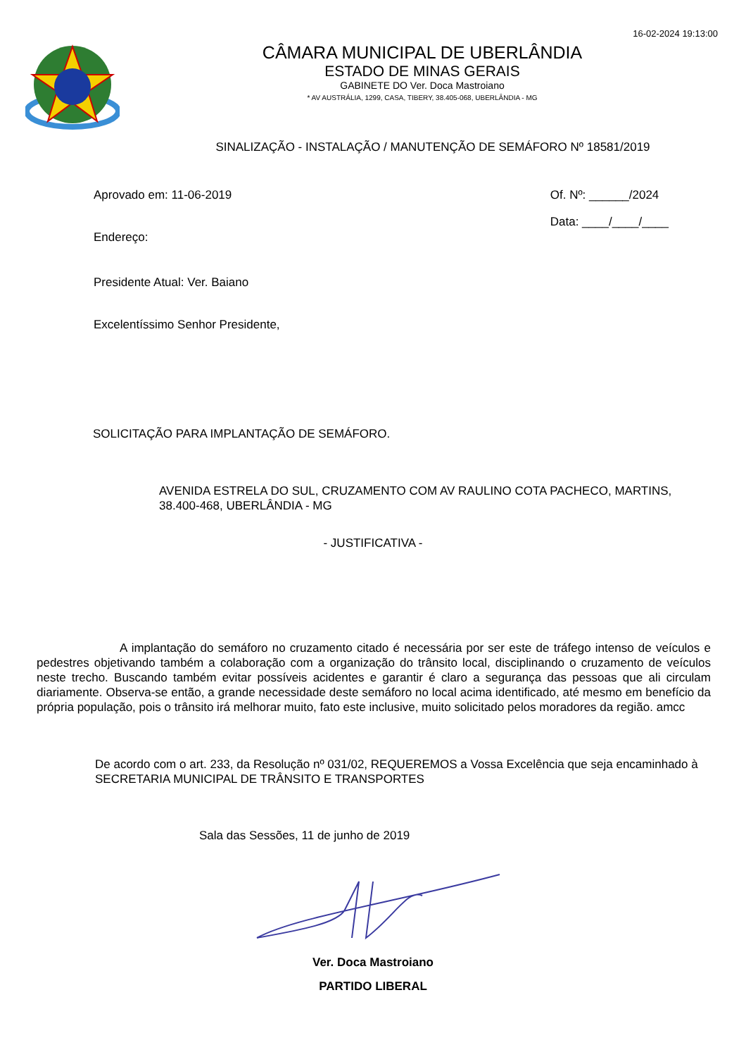16-02-2024 19:13:00
CÂMARA MUNICIPAL DE UBERLÂNDIA
ESTADO DE MINAS GERAIS
GABINETE DO Ver. Doca Mastroiano
* AV AUSTRÁLIA, 1299, CASA, TIBERY, 38.405-068, UBERLÂNDIA - MG
SINALIZAÇÃO - INSTALAÇÃO / MANUTENÇÃO DE SEMÁFORO Nº 18581/2019
Aprovado em: 11-06-2019
Endereço:
Presidente Atual: Ver. Baiano
Excelentíssimo Senhor Presidente,
Of. Nº: ______/2024
Data: ____/____/____
SOLICITAÇÃO PARA IMPLANTAÇÃO DE SEMÁFORO.
AVENIDA ESTRELA DO SUL, CRUZAMENTO COM AV RAULINO COTA PACHECO, MARTINS, 38.400-468, UBERLÂNDIA - MG
- JUSTIFICATIVA -
A implantação do semáforo no cruzamento citado é necessária por ser este de tráfego intenso de veículos e pedestres objetivando também a colaboração com a organização do trânsito local, disciplinando o cruzamento de veículos neste trecho. Buscando também evitar possíveis acidentes e garantir é claro a segurança das pessoas que ali circulam diariamente. Observa-se então, a grande necessidade deste semáforo no local acima identificado, até mesmo em benefício da própria população, pois o trânsito irá melhorar muito, fato este inclusive, muito solicitado pelos moradores da região. amcc
De acordo com o art. 233, da Resolução nº 031/02, REQUEREMOS a Vossa Excelência que seja encaminhado à SECRETARIA MUNICIPAL DE TRÂNSITO E TRANSPORTES
Sala das Sessões, 11 de junho de 2019
Ver. Doca Mastroiano
PARTIDO LIBERAL